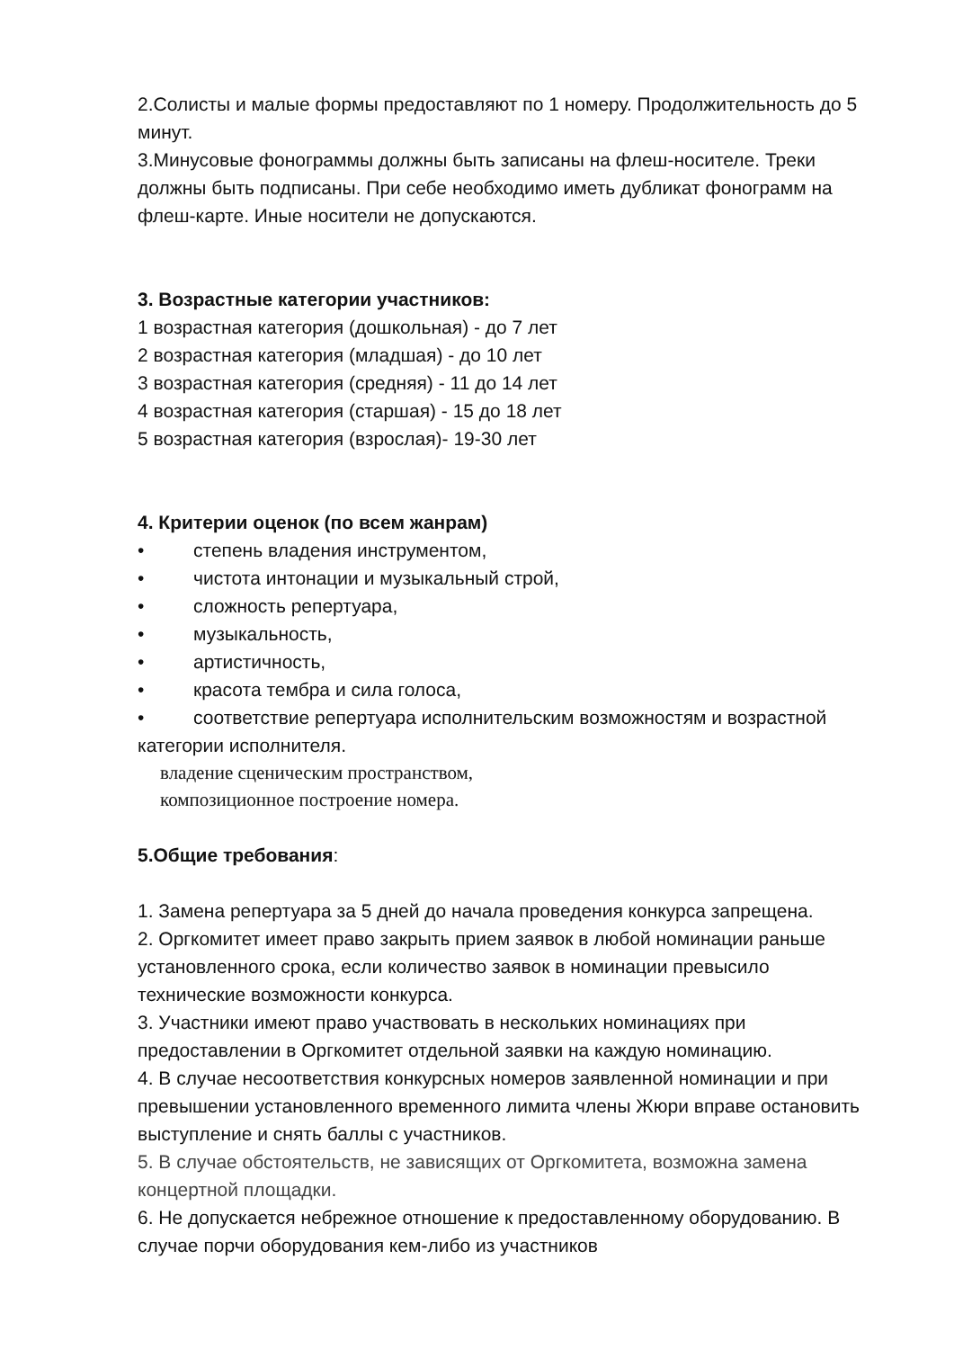2.Солисты и малые формы предоставляют по 1 номеру. Продолжительность до 5 минут.
3.Минусовые фонограммы должны быть записаны на флеш-носителе. Треки должны быть подписаны. При себе необходимо иметь дубликат фонограмм на флеш-карте. Иные носители не допускаются.
3. Возрастные категории участников:
1 возрастная категория (дошкольная) - до 7 лет
2 возрастная категория (младшая) - до 10 лет
3 возрастная категория (средняя) - 11 до 14 лет
4 возрастная категория (старшая) - 15 до 18 лет
5 возрастная категория (взрослая)- 19-30 лет
4. Критерии оценок (по всем жанрам)
• степень владения инструментом,
• чистота интонации и музыкальный строй,
• сложность репертуара,
• музыкальность,
• артистичность,
• красота тембра и сила голоса,
• соответствие репертуара исполнительским возможностям и возрастной категории исполнителя.
владение сценическим пространством,
композиционное построение номера.
5.Общие требования:
1. Замена репертуара за 5 дней до начала проведения конкурса запрещена.
2. Оргкомитет имеет право закрыть прием заявок в любой номинации раньше установленного срока, если количество заявок в номинации превысило технические возможности конкурса.
3. Участники имеют право участвовать в нескольких номинациях при предоставлении в Оргкомитет отдельной заявки на каждую номинацию.
4. В случае несоответствия конкурсных номеров заявленной номинации и при превышении установленного временного лимита члены Жюри вправе остановить выступление и снять баллы с участников.
5. В случае обстоятельств, не зависящих от Оргкомитета, возможна замена концертной площадки.
6. Не допускается небрежное отношение к предоставленному оборудованию. В случае порчи оборудования кем-либо из участников